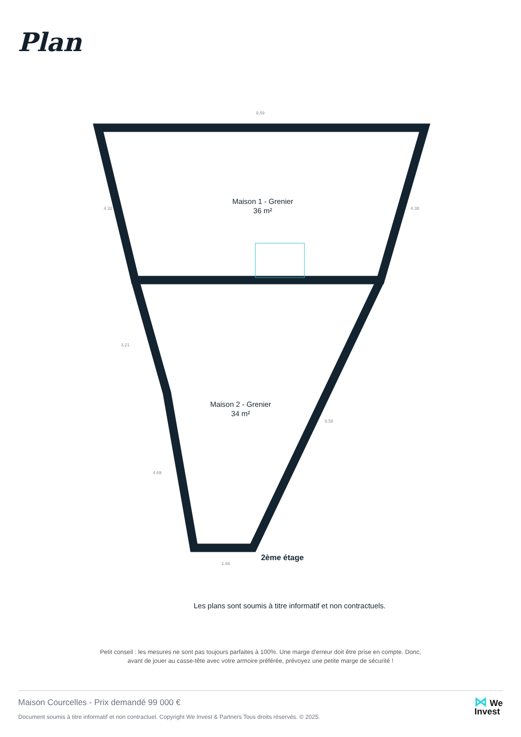Plan
Maison 1 - Grenier
36 m²
Maison 2 - Grenier
34 m²
2ème étage
9.59
4.32
4.38
3.21
4.69
8.58
1.66
Les plans sont soumis à titre informatif et non contractuels.
Petit conseil : les mesures ne sont pas toujours parfaites à 100%. Une marge d'erreur doit être prise en compte. Donc,
avant de jouer au casse-tête avec votre armoire préférée, prévoyez une petite marge de sécurité !
Maison Courcelles - Prix demandé 99 000 €
Document soumis à titre informatif et non contractuel. Copyright We Invest & Partners Tous droits réservés. © 2025.
⋈ We
Invest